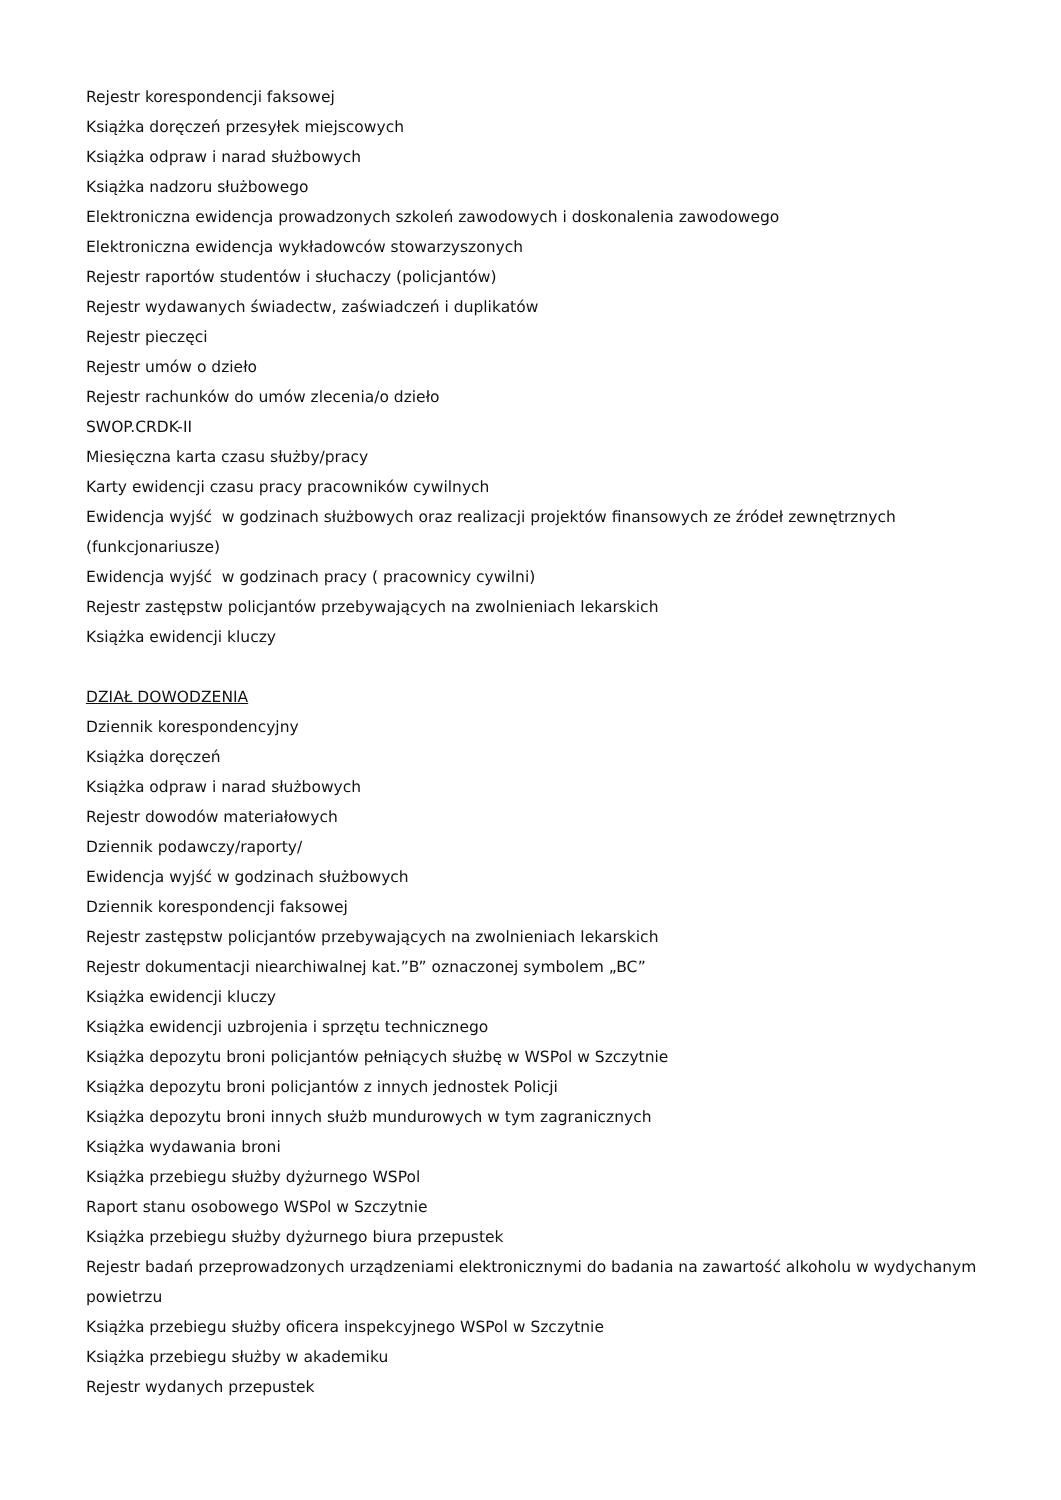Rejestr korespondencji faksowej
Książka doręczeń przesyłek miejscowych
Książka odpraw i narad służbowych
Książka nadzoru służbowego
Elektroniczna ewidencja prowadzonych szkoleń zawodowych i doskonalenia zawodowego
Elektroniczna ewidencja wykładowców stowarzyszonych
Rejestr raportów studentów i słuchaczy (policjantów)
Rejestr wydawanych świadectw, zaświadczeń i duplikatów
Rejestr pieczęci
Rejestr umów o dzieło
Rejestr rachunków do umów zlecenia/o dzieło
SWOP.CRDK-II
Miesięczna karta czasu służby/pracy
Karty ewidencji czasu pracy pracowników cywilnych
Ewidencja wyjść w godzinach służbowych oraz realizacji projektów finansowych ze źródeł zewnętrznych (funkcjonariusze)
Ewidencja wyjść w godzinach pracy ( pracownicy cywilni)
Rejestr zastępstw policjantów przebywających na zwolnieniach lekarskich
Książka ewidencji kluczy
DZIAŁ DOWODZENIA
Dziennik korespondencyjny
Książka doręczeń
Książka odpraw i narad służbowych
Rejestr dowodów materiałowych
Dziennik podawczy/raporty/
Ewidencja wyjść w godzinach służbowych
Dziennik korespondencji faksowej
Rejestr zastępstw policjantów przebywających na zwolnieniach lekarskich
Rejestr dokumentacji niearchiwalnej kat.”B” oznaczonej symbolem „BC”
Książka ewidencji kluczy
Książka ewidencji uzbrojenia i sprzętu technicznego
Książka depozytu broni policjantów pełniących służbę w WSPol w Szczytnie
Książka depozytu broni policjantów z innych jednostek Policji
Książka depozytu broni innych służb mundurowych w tym zagranicznych
Książka wydawania broni
Książka przebiegu służby dyżurnego WSPol
Raport stanu osobowego WSPol w Szczytnie
Książka przebiegu służby dyżurnego biura przepustek
Rejestr badań przeprowadzonych urządzeniami elektronicznymi do badania na zawartość alkoholu w wydychanym powietrzu
Książka przebiegu służby oficera inspekcyjnego WSPol w Szczytnie
Książka przebiegu służby w akademiku
Rejestr wydanych przepustek